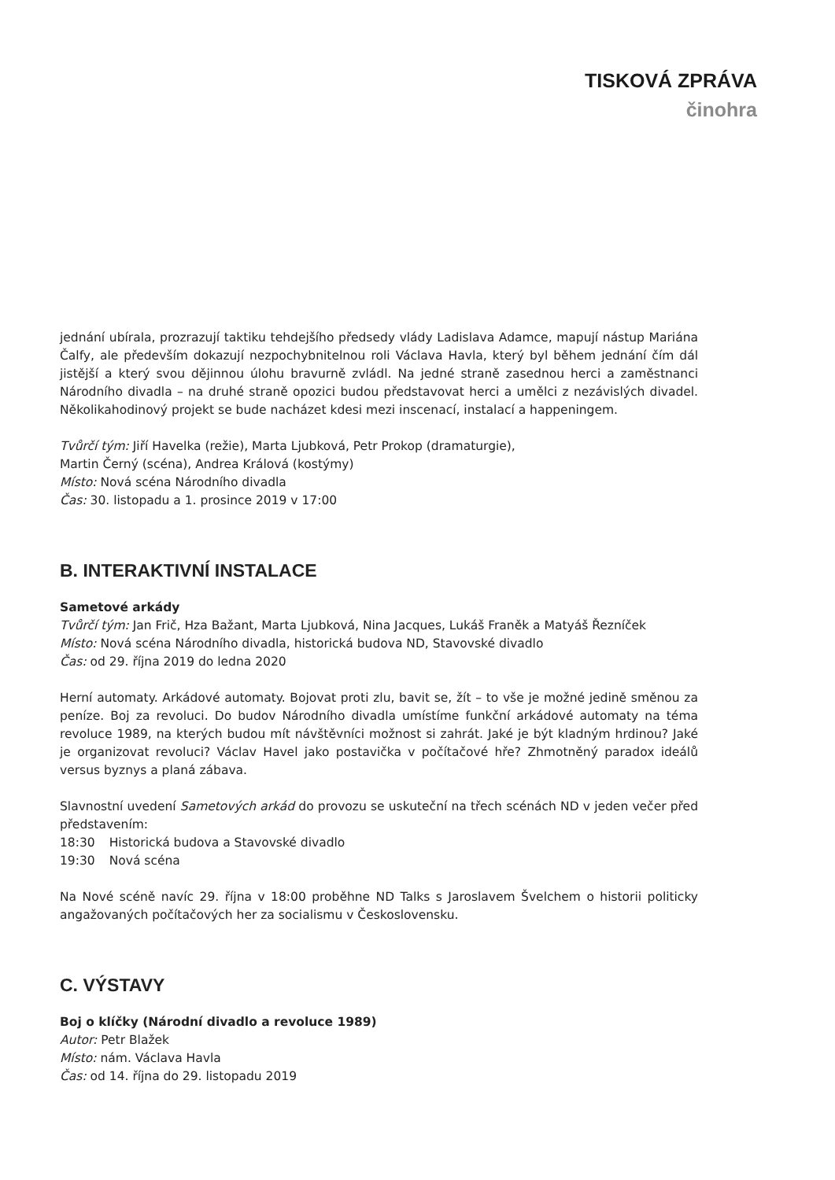TISKOVÁ ZPRÁVA
činohra
jednání ubírala, prozrazují taktiku tehdejšího předsedy vlády Ladislava Adamce, mapují nástup Mariána Čalfy, ale především dokazují nezpochybnitelnou roli Václava Havla, který byl během jednání čím dál jistější a který svou dějinnou úlohu bravurně zvládl. Na jedné straně zasednou herci a zaměstnanci Národního divadla – na druhé straně opozici budou představovat herci a umělci z nezávislých divadel. Několikahodinový projekt se bude nacházet kdesi mezi inscenací, instalací a happeningem.
Tvůrčí tým: Jiří Havelka (režie), Marta Ljubková, Petr Prokop (dramaturgie),
Martin Černý (scéna), Andrea Králová (kostýmy)
Místo: Nová scéna Národního divadla
Čas: 30. listopadu a 1. prosince 2019 v 17:00
B. INTERAKTIVNÍ INSTALACE
Sametové arkády
Tvůrčí tým: Jan Frič, Hza Bažant, Marta Ljubková, Nina Jacques, Lukáš Franěk a Matyáš Řezníček
Místo: Nová scéna Národního divadla, historická budova ND, Stavovské divadlo
Čas: od 29. října 2019 do ledna 2020
Herní automaty. Arkádové automaty. Bojovat proti zlu, bavit se, žít – to vše je možné jedině směnou za peníze. Boj za revoluci. Do budov Národního divadla umístíme funkční arkádové automaty na téma revoluce 1989, na kterých budou mít návštěvníci možnost si zahrát. Jaké je být kladným hrdinou? Jaké je organizovat revoluci? Václav Havel jako postavička v počítačové hře? Zhmotněný paradox ideálů versus byznys a planá zábava.
Slavnostní uvedení Sametových arkád do provozu se uskuteční na třech scénách ND v jeden večer před představením:
18:30 Historická budova a Stavovské divadlo
19:30 Nová scéna
Na Nové scéně navíc 29. října v 18:00 proběhne ND Talks s Jaroslavem Švelchem o historii politicky angažovaných počítačových her za socialismu v Československu.
C. VÝSTAVY
Boj o klíčky (Národní divadlo a revoluce 1989)
Autor: Petr Blažek
Místo: nám. Václava Havla
Čas: od 14. října do 29. listopadu 2019